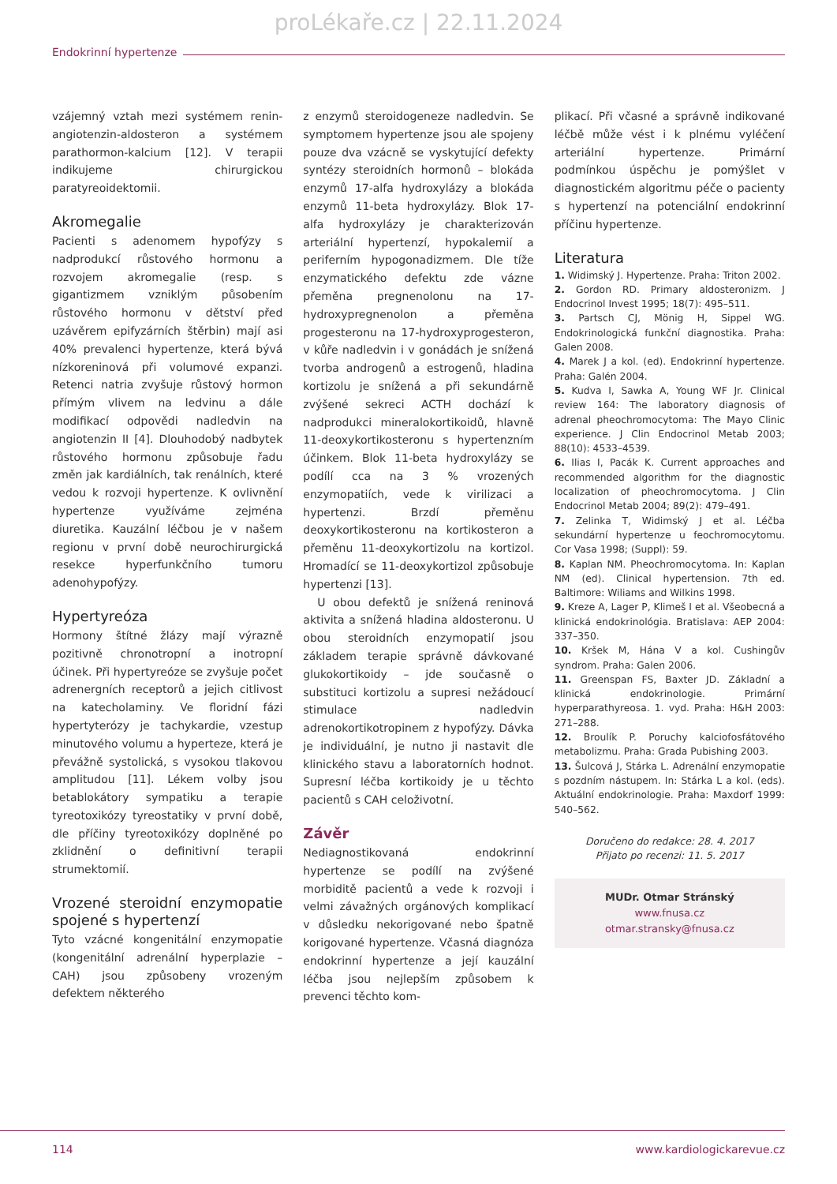proLékaře.cz | 22.11.2024
Endokrinní hypertenze
vzájemný vztah mezi systémem renin-angiotenzin-aldosteron a systémem parathormon-kalcium [12]. V terapii indikujeme chirurgickou paratyreoidektomii.
Akromegalie
Pacienti s adenomem hypofýzy s nadprodukcí růstového hormonu a rozvojem akromegalie (resp. s gigantizmem vzniklým působením růstového hormonu v dětství před uzávěrem epifyzárních štěrbin) mají asi 40% prevalenci hypertenze, která bývá nízkoreninová při volumové expanzi. Retenci natria zvyšuje růstový hormon přímým vlivem na ledvinu a dále modifikací odpovědi nadledvin na angiotenzin II [4]. Dlouhodobý nadbytek růstového hormonu způsobuje řadu změn jak kardiálních, tak renálních, které vedou k rozvoji hypertenze. K ovlivnění hypertenze využíváme zejména diuretika. Kauzální léčbou je v našem regionu v první době neurochirurgická resekce hyperfunkčního tumoru adenohypofýzy.
Hypertyreóza
Hormony štítné žlázy mají výrazně pozitivně chronotropní a inotropní účinek. Při hypertyreóze se zvyšuje počet adrenergních receptorů a jejich citlivost na katecholaminy. Ve floridní fázi hypertyterózy je tachykardie, vzestup minutového volumu a hyperteze, která je převážně systolická, s vysokou tlakovou amplitudou [11]. Lékem volby jsou betablokátory sympatiku a terapie tyreotoxikózy tyreostatiky v první době, dle příčiny tyreotoxikózy doplněné po zklidnění o definitivní terapii strumektomií.
Vrozené steroidní enzymopatie spojené s hypertenzí
Tyto vzácné kongenitální enzymopatie (kongenitální adrenální hyperplazie – CAH) jsou způsobeny vrozeným defektem některého
z enzymů steroidogeneze nadledvin. Se symptomem hypertenze jsou ale spojeny pouze dva vzácně se vyskytující defekty syntézy steroidních hormonů – blokáda enzymů 17-alfa hydroxylázy a blokáda enzymů 11-beta hydroxylázy. Blok 17-alfa hydroxylázy je charakterizován arteriální hypertenzí, hypokalemií a periferním hypogonadizmem. Dle tíže enzymatického defektu zde vázne přeměna pregnenolonu na 17-hydroxypregnenolon a přeměna progesteronu na 17-hydroxyprogesteron, v kůře nadledvin i v gonádách je snížená tvorba androgenů a estrogenů, hladina kortizolu je snížená a při sekundárně zvýšené sekreci ACTH dochází k nadprodukci mineralokortikoidů, hlavně 11-deoxykortikosteronu s hypertenzním účinkem. Blok 11-beta hydroxylázy se podílí cca na 3 % vrozených enzymopatiích, vede k virilizaci a hypertenzi. Brzdí přeměnu deoxykortikosteronu na kortikosteron a přeměnu 11-deoxykortizolu na kortizol. Hromadící se 11-deoxykortizol způsobuje hypertenzi [13].
U obou defektů je snížená reninová aktivita a snížená hladina aldosteronu. U obou steroidních enzymopatií jsou základem terapie správně dávkované glukokortikoidy – jde současně o substituci kortizolu a supresi nežádoucí stimulace nadledvin adrenokortikotropinem z hypofýzy. Dávka je individuální, je nutno ji nastavit dle klinického stavu a laboratorních hodnot. Supresní léčba kortikoidy je u těchto pacientů s CAH celoživotní.
Závěr
Nediagnostikovaná endokrinní hypertenze se podílí na zvýšené morbiditě pacientů a vede k rozvoji i velmi závažných orgánových komplikací v důsledku nekorigované nebo špatně korigované hypertenze. Včasná diagnóza endokrinní hypertenze a její kauzální léčba jsou nejlepším způsobem k prevenci těchto kom-
plikací. Při včasné a správně indikované léčbě může vést i k plnému vyléčení arteriální hypertenze. Primární podmínkou úspěchu je pomýšlet v diagnostickém algoritmu péče o pacienty s hypertenzí na potenciální endokrinní příčinu hypertenze.
Literatura
1. Widimský J. Hypertenze. Praha: Triton 2002.
2. Gordon RD. Primary aldosteronizm. J Endocrinol Invest 1995; 18(7): 495–511.
3. Partsch CJ, Mönig H, Sippel WG. Endokrinologická funkční diagnostika. Praha: Galen 2008.
4. Marek J a kol. (ed). Endokrinní hypertenze. Praha: Galén 2004.
5. Kudva I, Sawka A, Young WF Jr. Clinical review 164: The laboratory diagnosis of adrenal pheochromocytoma: The Mayo Clinic experience. J Clin Endocrinol Metab 2003; 88(10): 4533–4539.
6. Ilias I, Pacák K. Current approaches and recommended algorithm for the diagnostic localization of pheochromocytoma. J Clin Endocrinol Metab 2004; 89(2): 479–491.
7. Zelinka T, Widimský J et al. Léčba sekundární hypertenze u feochromocytomu. Cor Vasa 1998; (Suppl): 59.
8. Kaplan NM. Pheochromocytoma. In: Kaplan NM (ed). Clinical hypertension. 7th ed. Baltimore: Wiliams and Wilkins 1998.
9. Kreze A, Lager P, Klimeš I et al. Všeobecná a klinická endokrinológia. Bratislava: AEP 2004: 337–350.
10. Kršek M, Hána V a kol. Cushingův syndrom. Praha: Galen 2006.
11. Greenspan FS, Baxter JD. Základní a klinická endokrinologie. Primární hyperparathyreosa. 1. vyd. Praha: H&H 2003: 271–288.
12. Broulík P. Poruchy kalciofosfátového metabolizmu. Praha: Grada Pubishing 2003.
13. Šulcová J, Stárka L. Adrenální enzymopatie s pozdním nástupem. In: Stárka L a kol. (eds). Aktuální endokrinologie. Praha: Maxdorf 1999: 540–562.
Doručeno do redakce: 28. 4. 2017
Přijato po recenzi: 11. 5. 2017
MUDr. Otmar Stránský
www.fnusa.cz
otmar.stransky@fnusa.cz
114 www.kardiologickarevue.cz